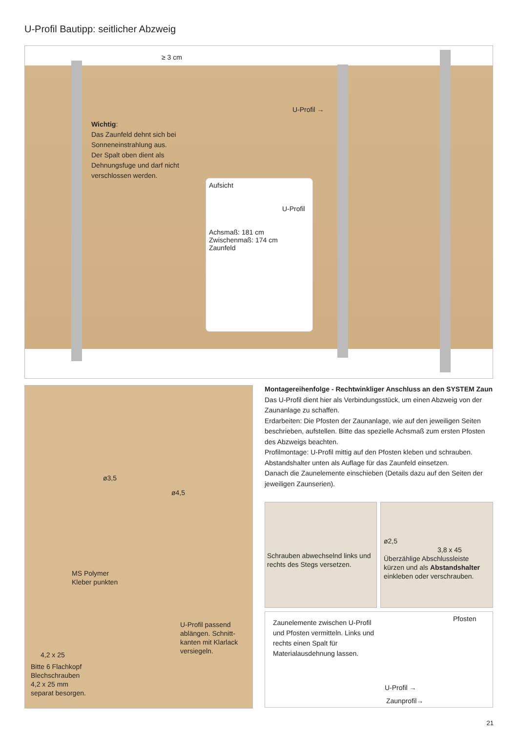U-Profil Bautipp: seitlicher Abzweig
≥ 3 cm
U-Profil →
Wichtig:
Das Zaunfeld dehnt sich bei Sonnenein­strahlung aus.
Der Spalt oben dient als Dehnungsfuge und darf nicht verschlossen werden.
Aufsicht
U-Profil
Achsmaß: 181 cm
Zwischenmaß: 174 cm
Zaunfeld
ø3,5
ø4,5
MS Polymer
Kleber punkten
U-Profil passend ablängen. Schnitt­kanten mit Klarlack versiegeln.
4,2 x 25
Bitte 6 Flachkopf
Blechschrauben
4,2 x 25 mm
separat besorgen.
Montagereihenfolge - Rechtwinkliger Anschluss an den SYSTEM Zaun
Das U-Profil dient hier als Verbindungsstück, um einen Abzweig von der Zaunan­lage zu schaffen.
Erdarbeiten: Die Pfosten der Zaunanlage, wie auf den jeweiligen Seiten beschrie­ben, aufstellen. Bitte das spezielle Achsmaß zum ersten Pfosten des Abzweigs beachten.
Profilmontage: U-Profil mittig auf den Pfosten kleben und schrauben. Abstands­halter unten als Auflage für das Zaunfeld einsetzen.
Danach die Zaunelemente einschieben (Details dazu auf den Seiten der jeweili­gen Zaunserien).
Schrauben abwechselnd links und rechts des Stegs versetzen.
ø2,5
3,8 x 45
Überzählige Abschlussleiste kürzen und als Abstandshalter einkleben oder verschrauben.
Zaunelemente zwischen U-Profil und Pfosten vermitteln. Links und rechts einen Spalt für Materialausdehnung lassen.
Pfosten
U-Profil →
Zaunprofil→
21